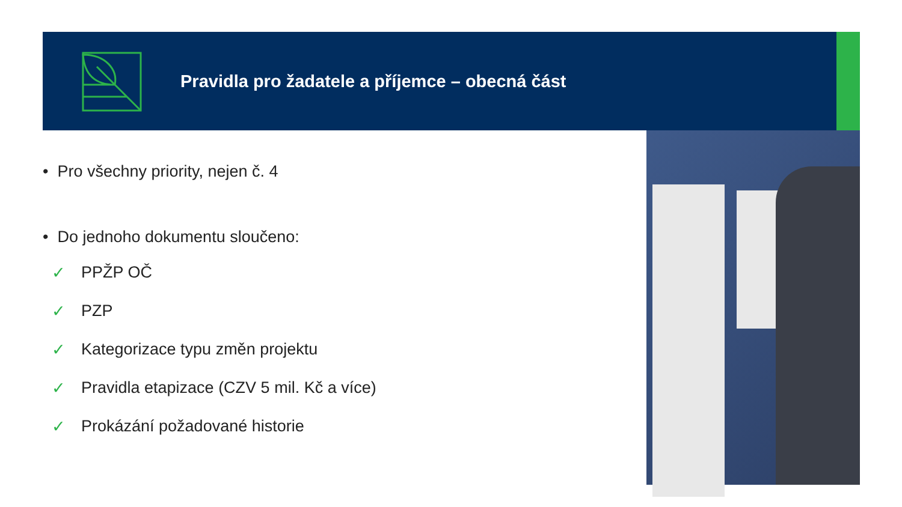Pravidla pro žadatele a příjemce – obecná část
• Pro všechny priority, nejen č. 4
• Do jednoho dokumentu sloučeno:
✓ PPŽP OČ
✓ PZP
✓ Kategorizace typu změn projektu
✓ Pravidla etapizace (CZV 5 mil. Kč a více)
✓ Prokázání požadované historie